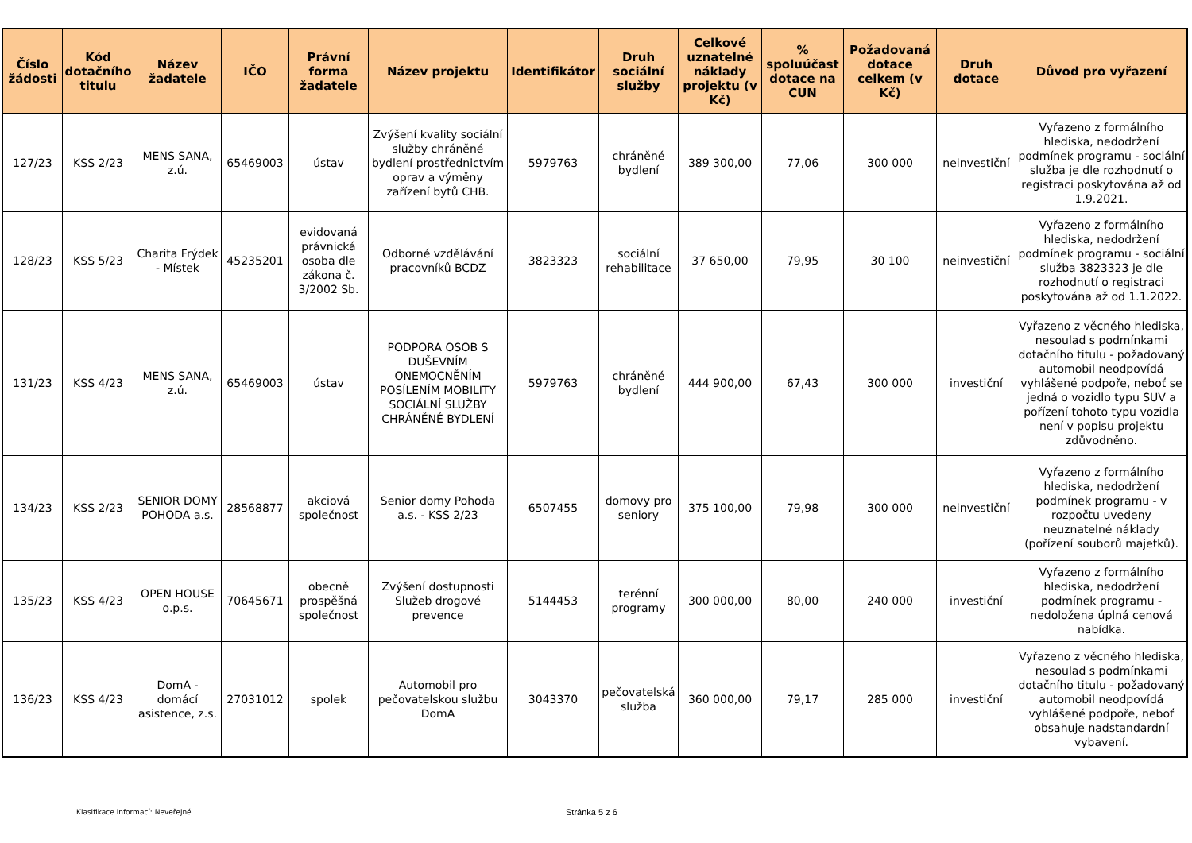| Číslo žádosti | Kód dotačního titulu | Název žadatele | IČO | Právní forma žadatele | Název projektu | Identifikátor | Druh sociální služby | Celkové uznatelné náklady projektu (v Kč) | % spoluúčast dotace na CUN | Požadovaná dotace celkem (v Kč) | Druh dotace | Důvod pro vyřazení |
| --- | --- | --- | --- | --- | --- | --- | --- | --- | --- | --- | --- | --- |
| 127/23 | KSS 2/23 | MENS SANA, z.ú. | 65469003 | ústav | Zvýšení kvality sociální služby chráněné bydlení prostřednictvím oprav a výměny zařízení bytů CHB. | 5979763 | chráněné bydlení | 389 300,00 | 77,06 | 300 000 | neinvestiční | Vyřazeno z formálního hlediska, nedodržení podmínek programu - sociální služba je dle rozhodnutí o registraci poskytována až od 1.9.2021. |
| 128/23 | KSS 5/23 | Charita Frýdek - Místek | 45235201 | evidovaná právnická osoba dle zákona č. 3/2002 Sb. | Odborné vzdělávání pracovníků BCDZ | 3823323 | sociální rehabilitace | 37 650,00 | 79,95 | 30 100 | neinvestiční | Vyřazeno z formálního hlediska, nedodržení podmínek programu - sociální služba 3823323 je dle rozhodnutí o registraci poskytována až od 1.1.2022. |
| 131/23 | KSS 4/23 | MENS SANA, z.ú. | 65469003 | ústav | PODPORA OSOB S DUŠEVNÍM ONEMOCNĚNÍM POSÍLENÍM MOBILITY SOCIÁLNÍ SLUŽBY CHRÁNĚNÉ BYDLENÍ | 5979763 | chráněné bydlení | 444 900,00 | 67,43 | 300 000 | investiční | Vyřazeno z věcného hlediska, nesoulad s podmínkami dotačního titulu - požadovaný automobil neodpovídá vyhlášené podpoře, neboť se jedná o vozidlo typu SUV a pořízení tohoto typu vozidla není v popisu projektu zdůvodněno. |
| 134/23 | KSS 2/23 | SENIOR DOMY POHODA a.s. | 28568877 | akciová společnost | Senior domy Pohoda a.s. - KSS 2/23 | 6507455 | domovy pro seniory | 375 100,00 | 79,98 | 300 000 | neinvestiční | Vyřazeno z formálního hlediska, nedodržení podmínek programu - v rozpočtu uvedeny neuznatelné náklady (pořízení souborů majetků). |
| 135/23 | KSS 4/23 | OPEN HOUSE o.p.s. | 70645671 | obecně prospěšná společnost | Zvýšení dostupnosti Služeb drogové prevence | 5144453 | terénní programy | 300 000,00 | 80,00 | 240 000 | investiční | Vyřazeno z formálního hlediska, nedodržení podmínek programu - nedoložena úplná cenová nabídka. |
| 136/23 | KSS 4/23 | DomA - domácí asistence, z.s. | 27031012 | spolek | Automobil pro pečovatelskou službu DomA | 3043370 | pečovatelská služba | 360 000,00 | 79,17 | 285 000 | investiční | Vyřazeno z věcného hlediska, nesoulad s podmínkami dotačního titulu - požadovaný automobil neodpovídá vyhlášené podpoře, neboť obsahuje nadstandardní vybavení. |
Klasifikace informací: Neveřejné
Stránka 5 z 6